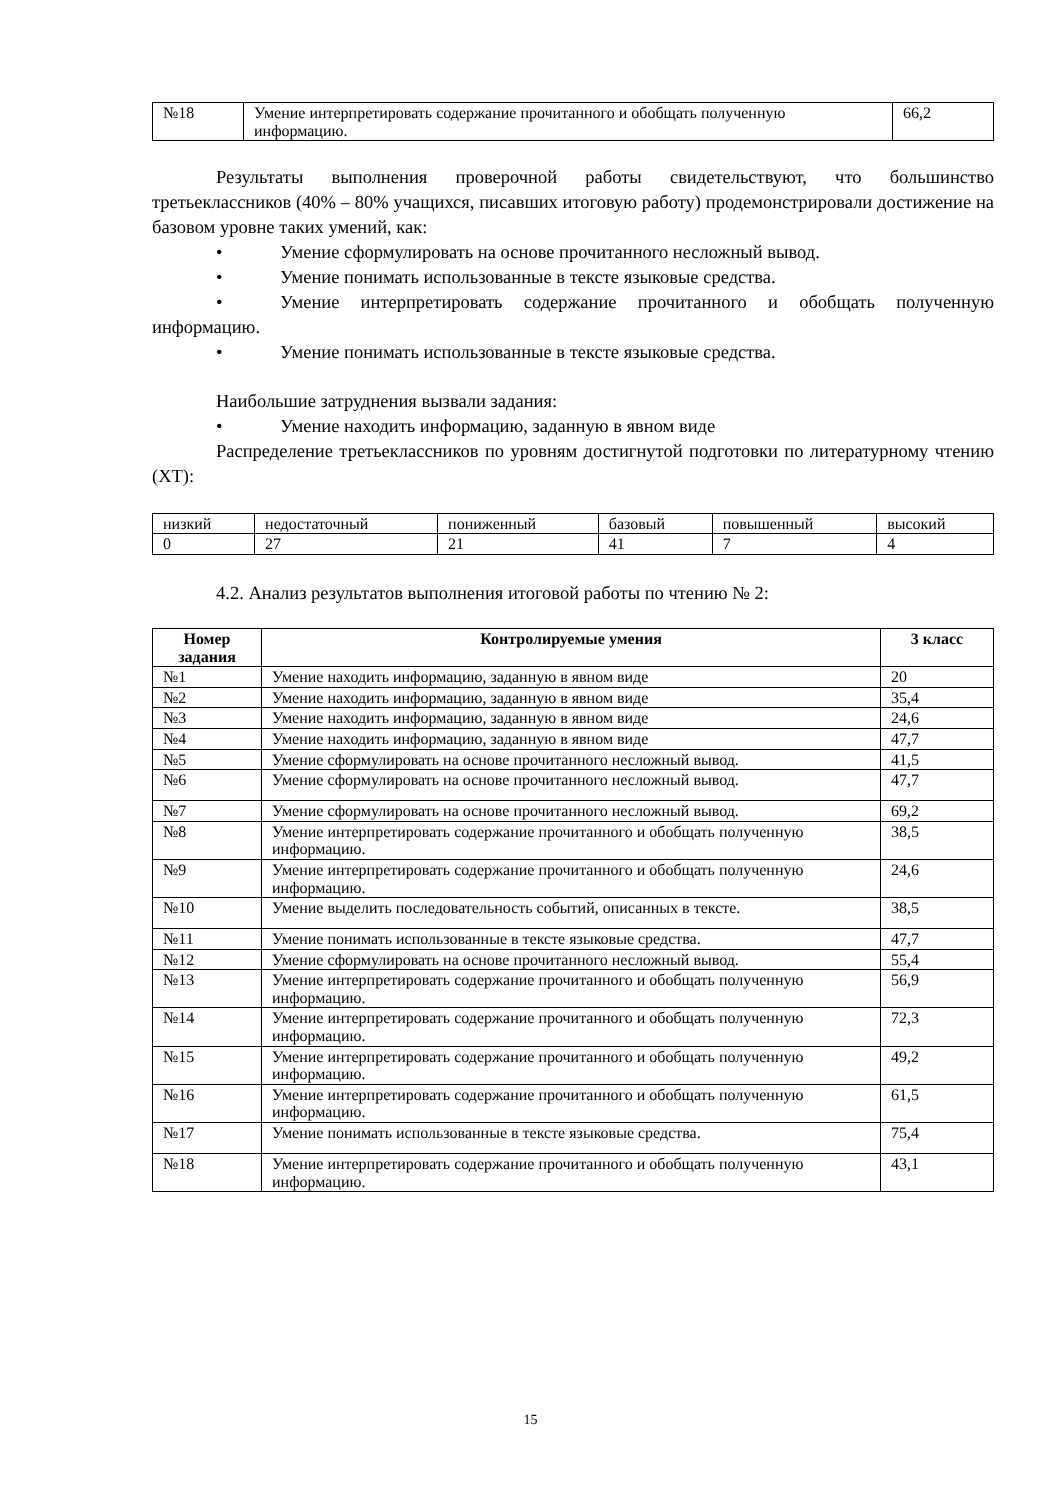| №18 | Умение интерпретировать содержание прочитанного и обобщать полученную информацию. | 66,2 |
Результаты выполнения проверочной работы свидетельствуют, что большинство третьеклассников (40% – 80% учащихся, писавших итоговую работу) продемонстрировали достижение на базовом уровне таких умений, как:
• Умение сформулировать на основе прочитанного несложный вывод.
• Умение понимать использованные в тексте языковые средства.
• Умение интерпретировать содержание прочитанного и обобщать полученную информацию.
• Умение понимать использованные в тексте языковые средства.
Наибольшие затруднения вызвали задания:
• Умение находить информацию, заданную в явном виде
Распределение третьеклассников по уровням достигнутой подготовки по литературному чтению (ХТ):
| низкий | недостаточный | пониженный | базовый | повышенный | высокий |
| 0 | 27 | 21 | 41 | 7 | 4 |
4.2. Анализ результатов выполнения итоговой работы по чтению № 2:
| Номер задания | Контролируемые умения | 3 класс |
| --- | --- | --- |
| №1 | Умение находить информацию, заданную в явном виде | 20 |
| №2 | Умение находить информацию, заданную в явном виде | 35,4 |
| №3 | Умение находить информацию, заданную в явном виде | 24,6 |
| №4 | Умение находить информацию, заданную в явном виде | 47,7 |
| №5 | Умение сформулировать на основе прочитанного несложный вывод. | 41,5 |
| №6 | Умение сформулировать на основе прочитанного несложный вывод. | 47,7 |
| №7 | Умение сформулировать на основе прочитанного несложный вывод. | 69,2 |
| №8 | Умение интерпретировать содержание прочитанного и обобщать полученную информацию. | 38,5 |
| №9 | Умение интерпретировать содержание прочитанного и обобщать полученную информацию. | 24,6 |
| №10 | Умение выделить последовательность событий, описанных в тексте. | 38,5 |
| №11 | Умение понимать использованные в тексте языковые средства. | 47,7 |
| №12 | Умение сформулировать на основе прочитанного несложный вывод. | 55,4 |
| №13 | Умение интерпретировать содержание прочитанного и обобщать полученную информацию. | 56,9 |
| №14 | Умение интерпретировать содержание прочитанного и обобщать полученную информацию. | 72,3 |
| №15 | Умение интерпретировать содержание прочитанного и обобщать полученную информацию. | 49,2 |
| №16 | Умение интерпретировать содержание прочитанного и обобщать полученную информацию. | 61,5 |
| №17 | Умение понимать использованные в тексте языковые средства. | 75,4 |
| №18 | Умение интерпретировать содержание прочитанного и обобщать полученную информацию. | 43,1 |
15